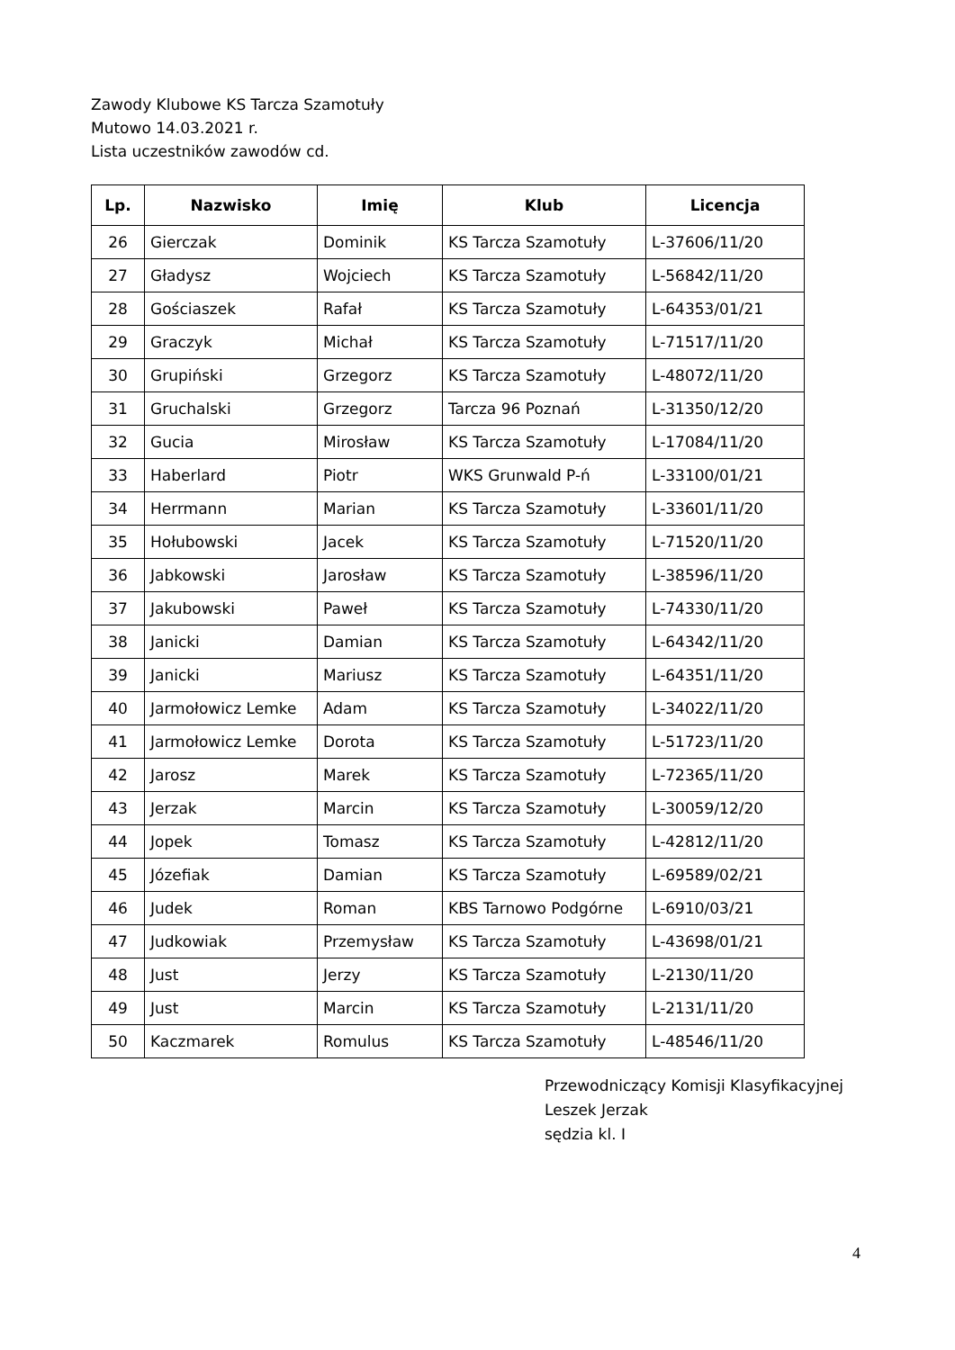Zawody Klubowe KS Tarcza Szamotuły
Mutowo 14.03.2021 r.
Lista uczestników zawodów cd.
| Lp. | Nazwisko | Imię | Klub | Licencja |
| --- | --- | --- | --- | --- |
| 26 | Gierczak | Dominik | KS Tarcza Szamotuły | L-37606/11/20 |
| 27 | Gładysz | Wojciech | KS Tarcza Szamotuły | L-56842/11/20 |
| 28 | Gościaszek | Rafał | KS Tarcza Szamotuły | L-64353/01/21 |
| 29 | Graczyk | Michał | KS Tarcza Szamotuły | L-71517/11/20 |
| 30 | Grupiński | Grzegorz | KS Tarcza Szamotuły | L-48072/11/20 |
| 31 | Gruchalski | Grzegorz | Tarcza 96 Poznań | L-31350/12/20 |
| 32 | Gucia | Mirosław | KS Tarcza Szamotuły | L-17084/11/20 |
| 33 | Haberlard | Piotr | WKS Grunwald P-ń | L-33100/01/21 |
| 34 | Herrmann | Marian | KS Tarcza Szamotuły | L-33601/11/20 |
| 35 | Hołubowski | Jacek | KS Tarcza Szamotuły | L-71520/11/20 |
| 36 | Jabkowski | Jarosław | KS Tarcza Szamotuły | L-38596/11/20 |
| 37 | Jakubowski | Paweł | KS Tarcza Szamotuły | L-74330/11/20 |
| 38 | Janicki | Damian | KS Tarcza Szamotuły | L-64342/11/20 |
| 39 | Janicki | Mariusz | KS Tarcza Szamotuły | L-64351/11/20 |
| 40 | Jarmołowicz Lemke | Adam | KS Tarcza Szamotuły | L-34022/11/20 |
| 41 | Jarmołowicz Lemke | Dorota | KS Tarcza Szamotuły | L-51723/11/20 |
| 42 | Jarosz | Marek | KS Tarcza Szamotuły | L-72365/11/20 |
| 43 | Jerzak | Marcin | KS Tarcza Szamotuły | L-30059/12/20 |
| 44 | Jopek | Tomasz | KS Tarcza Szamotuły | L-42812/11/20 |
| 45 | Józefiak | Damian | KS Tarcza Szamotuły | L-69589/02/21 |
| 46 | Judek | Roman | KBS Tarnowo Podgórne | L-6910/03/21 |
| 47 | Judkowiak | Przemysław | KS Tarcza Szamotuły | L-43698/01/21 |
| 48 | Just | Jerzy | KS Tarcza Szamotuły | L-2130/11/20 |
| 49 | Just | Marcin | KS Tarcza Szamotuły | L-2131/11/20 |
| 50 | Kaczmarek | Romulus | KS Tarcza Szamotuły | L-48546/11/20 |
Przewodniczący Komisji Klasyfikacyjnej
Leszek Jerzak
sędzia kl. I
4